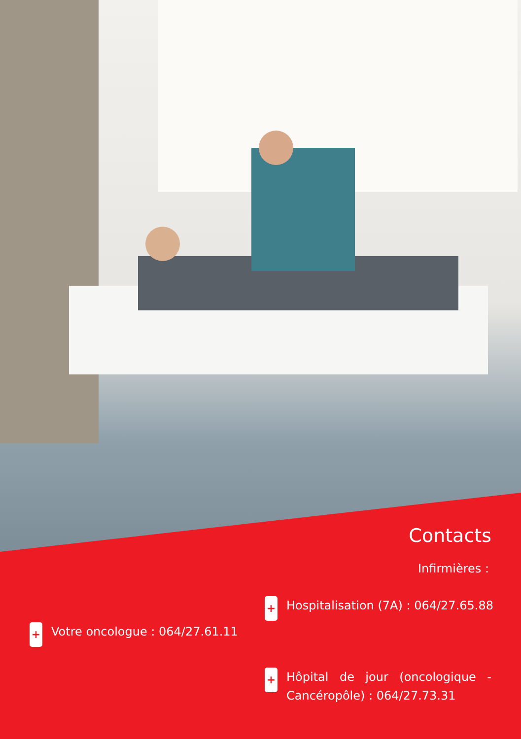Contacts
Infirmières :
+ Hospitalisation (7A) : 064/27.65.88
+ Votre oncologue : 064/27.61.11
+ Hôpital de jour (oncologique - Cancéropôle) : 064/27.73.31